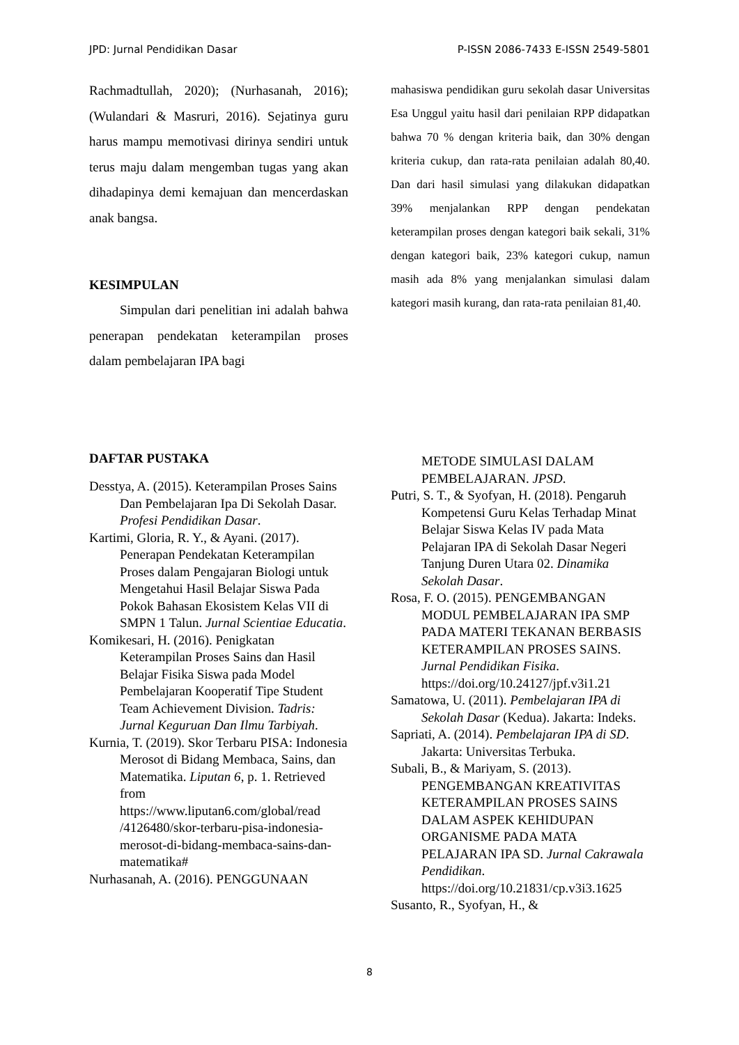JPD: Jurnal Pendidikan Dasar P-ISSN 2086-7433 E-ISSN 2549-5801
Rachmadtullah, 2020); (Nurhasanah, 2016); (Wulandari & Masruri, 2016). Sejatinya guru harus mampu memotivasi dirinya sendiri untuk terus maju dalam mengemban tugas yang akan dihadapinya demi kemajuan dan mencerdaskan anak bangsa.
KESIMPULAN
Simpulan dari penelitian ini adalah bahwa penerapan pendekatan keterampilan proses dalam pembelajaran IPA bagi
mahasiswa pendidikan guru sekolah dasar Universitas Esa Unggul yaitu hasil dari penilaian RPP didapatkan bahwa 70 % dengan kriteria baik, dan 30% dengan kriteria cukup, dan rata-rata penilaian adalah 80,40. Dan dari hasil simulasi yang dilakukan didapatkan 39% menjalankan RPP dengan pendekatan keterampilan proses dengan kategori baik sekali, 31% dengan kategori baik, 23% kategori cukup, namun masih ada 8% yang menjalankan simulasi dalam kategori masih kurang, dan rata-rata penilaian 81,40.
DAFTAR PUSTAKA
Desstya, A. (2015). Keterampilan Proses Sains Dan Pembelajaran Ipa Di Sekolah Dasar. Profesi Pendidikan Dasar.
Kartimi, Gloria, R. Y., & Ayani. (2017). Penerapan Pendekatan Keterampilan Proses dalam Pengajaran Biologi untuk Mengetahui Hasil Belajar Siswa Pada Pokok Bahasan Ekosistem Kelas VII di SMPN 1 Talun. Jurnal Scientiae Educatia.
Komikesari, H. (2016). Penigkatan Keterampilan Proses Sains dan Hasil Belajar Fisika Siswa pada Model Pembelajaran Kooperatif Tipe Student Team Achievement Division. Tadris: Jurnal Keguruan Dan Ilmu Tarbiyah.
Kurnia, T. (2019). Skor Terbaru PISA: Indonesia Merosot di Bidang Membaca, Sains, dan Matematika. Liputan 6, p. 1. Retrieved from https://www.liputan6.com/global/read /4126480/skor-terbaru-pisa-indonesia-merosot-di-bidang-membaca-sains-dan-matematika#
Nurhasanah, A. (2016). PENGGUNAAN
METODE SIMULASI DALAM PEMBELAJARAN. JPSD.
Putri, S. T., & Syofyan, H. (2018). Pengaruh Kompetensi Guru Kelas Terhadap Minat Belajar Siswa Kelas IV pada Mata Pelajaran IPA di Sekolah Dasar Negeri Tanjung Duren Utara 02. Dinamika Sekolah Dasar.
Rosa, F. O. (2015). PENGEMBANGAN MODUL PEMBELAJARAN IPA SMP PADA MATERI TEKANAN BERBASIS KETERAMPILAN PROSES SAINS. Jurnal Pendidikan Fisika. https://doi.org/10.24127/jpf.v3i1.21
Samatowa, U. (2011). Pembelajaran IPA di Sekolah Dasar (Kedua). Jakarta: Indeks.
Sapriati, A. (2014). Pembelajaran IPA di SD. Jakarta: Universitas Terbuka.
Subali, B., & Mariyam, S. (2013). PENGEMBANGAN KREATIVITAS KETERAMPILAN PROSES SAINS DALAM ASPEK KEHIDUPAN ORGANISME PADA MATA PELAJARAN IPA SD. Jurnal Cakrawala Pendidikan. https://doi.org/10.21831/cp.v3i3.1625
Susanto, R., Syofyan, H., &
8